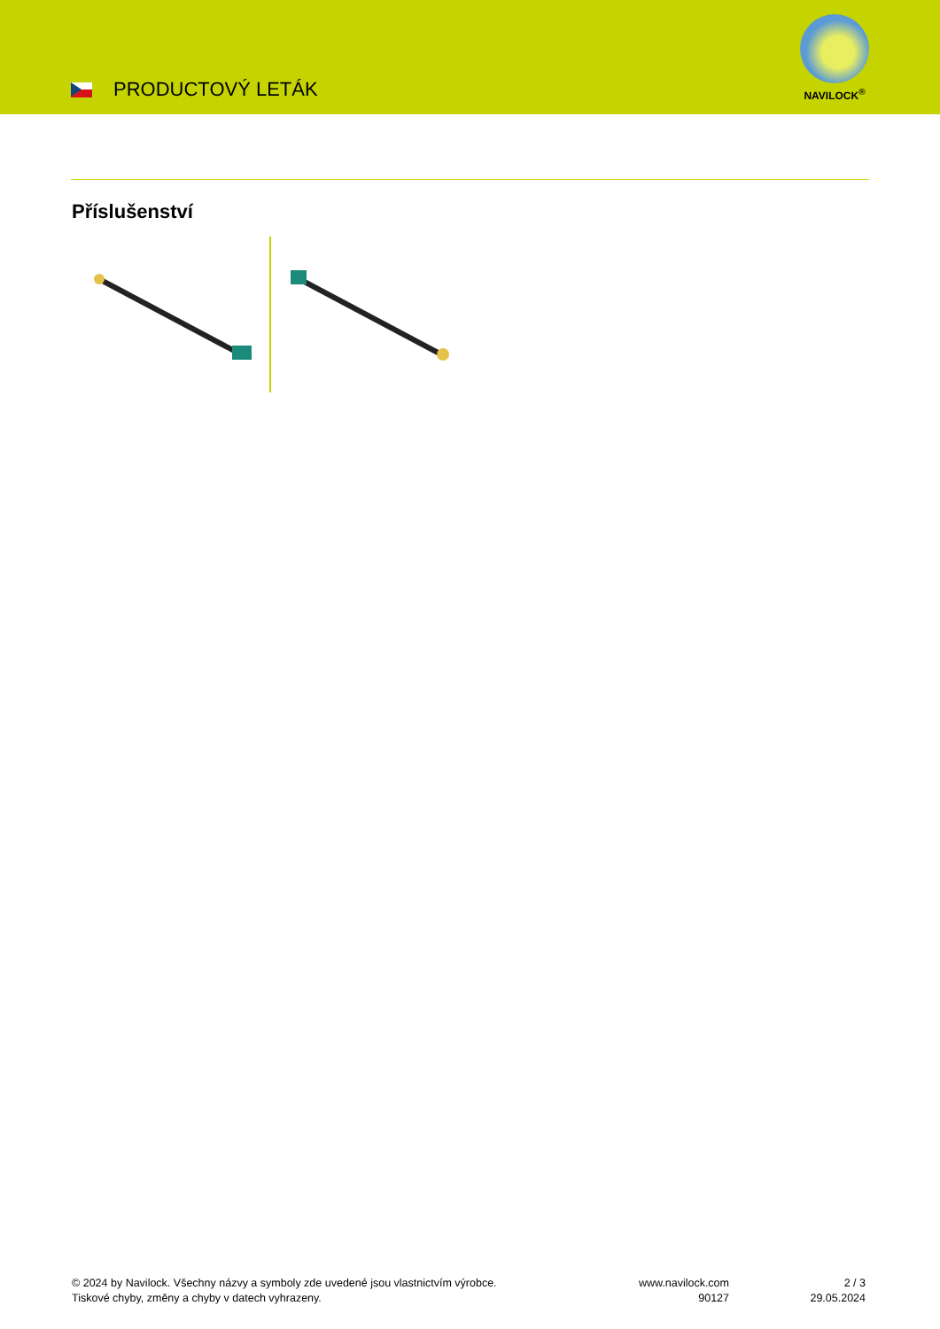PRODUCTOVÝ LETÁK
NAVILOCK<sup>®</sup>
Příslušenství
© 2024 by Navilock. Všechny názvy a symboly zde uvedené jsou vlastnictvím výrobce.
Tiskové chyby, změny a chyby v datech vyhrazeny.
www.navilock.com
90127
2 / 3
29.05.2024